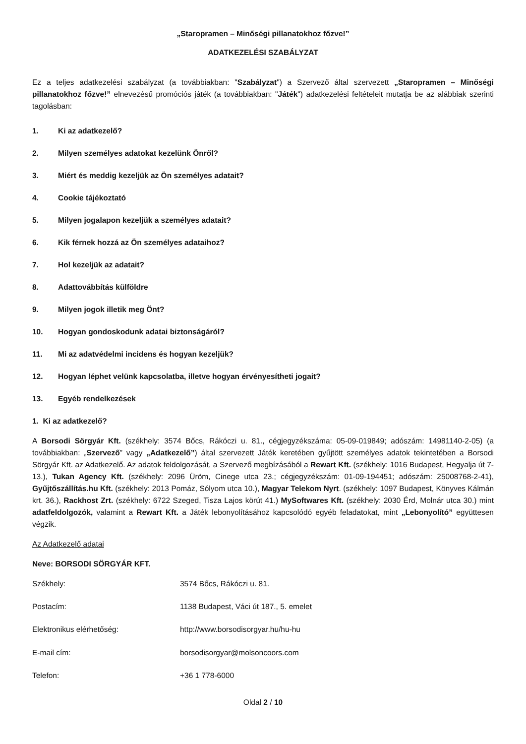„Staropramen – Minőségi pillanatokhoz főzve!”
ADATKEZELÉSI SZABÁLYZAT
Ez a teljes adatkezelési szabályzat (a továbbiakban: "Szabályzat") a Szervező által szervezett „Staropramen – Minőségi pillanatokhoz főzve!” elnevezésű promóciós játék (a továbbiakban: "Játék") adatkezelési feltételeit mutatja be az alábbiak szerinti tagolásban:
1. Ki az adatkezelő?
2. Milyen személyes adatokat kezelünk Önről?
3. Miért és meddig kezeljük az Ön személyes adatait?
4. Cookie tájékoztató
5. Milyen jogalapon kezeljük a személyes adatait?
6. Kik férnek hozzá az Ön személyes adataihoz?
7. Hol kezeljük az adatait?
8. Adattovábbítás külföldre
9. Milyen jogok illetik meg Önt?
10. Hogyan gondoskodunk adatai biztonságáról?
11. Mi az adatvédelmi incidens és hogyan kezeljük?
12. Hogyan léphet velünk kapcsolatba, illetve hogyan érvényesítheti jogait?
13. Egyéb rendelkezések
1. Ki az adatkezelő?
A Borsodi Sörgyár Kft. (székhely: 3574 Bőcs, Rákóczi u. 81., cégjegyzékszáma: 05-09-019849; adószám: 14981140-2-05) (a továbbiakban: „Szervező” vagy „Adatkezelő”) által szervezett Játék keretében gyűjtött személyes adatok tekintetében a Borsodi Sörgyár Kft. az Adatkezelő. Az adatok feldolgozását, a Szervező megbízásából a Rewart Kft. (székhely: 1016 Budapest, Hegyalja út 7-13.), Tukan Agency Kft. (székhely: 2096 Üröm, Cinege utca 23.; cégjegyzékszám: 01-09-194451; adószám: 25008768-2-41), Gyűjtőszállítás.hu Kft. (székhely: 2013 Pomáz, Sólyom utca 10.), Magyar Telekom Nyrt. (székhely: 1097 Budapest, Könyves Kálmán krt. 36.), Rackhost Zrt. (székhely: 6722 Szeged, Tisza Lajos körút 41.) MySoftwares Kft. (székhely: 2030 Érd, Molnár utca 30.) mint adatfeldolgozók, valamint a Rewart Kft. a Játék lebonyolításához kapcsolódó egyéb feladatokat, mint „Lebonyolító” együttesen végzik.
Az Adatkezelő adatai
Neve: BORSODI SÖRGYÁR KFT.
Székhely: 3574 Bőcs, Rákóczi u. 81.
Postacím: 1138 Budapest, Váci út 187., 5. emelet
Elektronikus elérhetőség: http://www.borsodisorgyar.hu/hu-hu
E-mail cím: borsodisorgyar@molsoncoors.com
Telefon: +36 1 778-6000
Oldal 2 / 10